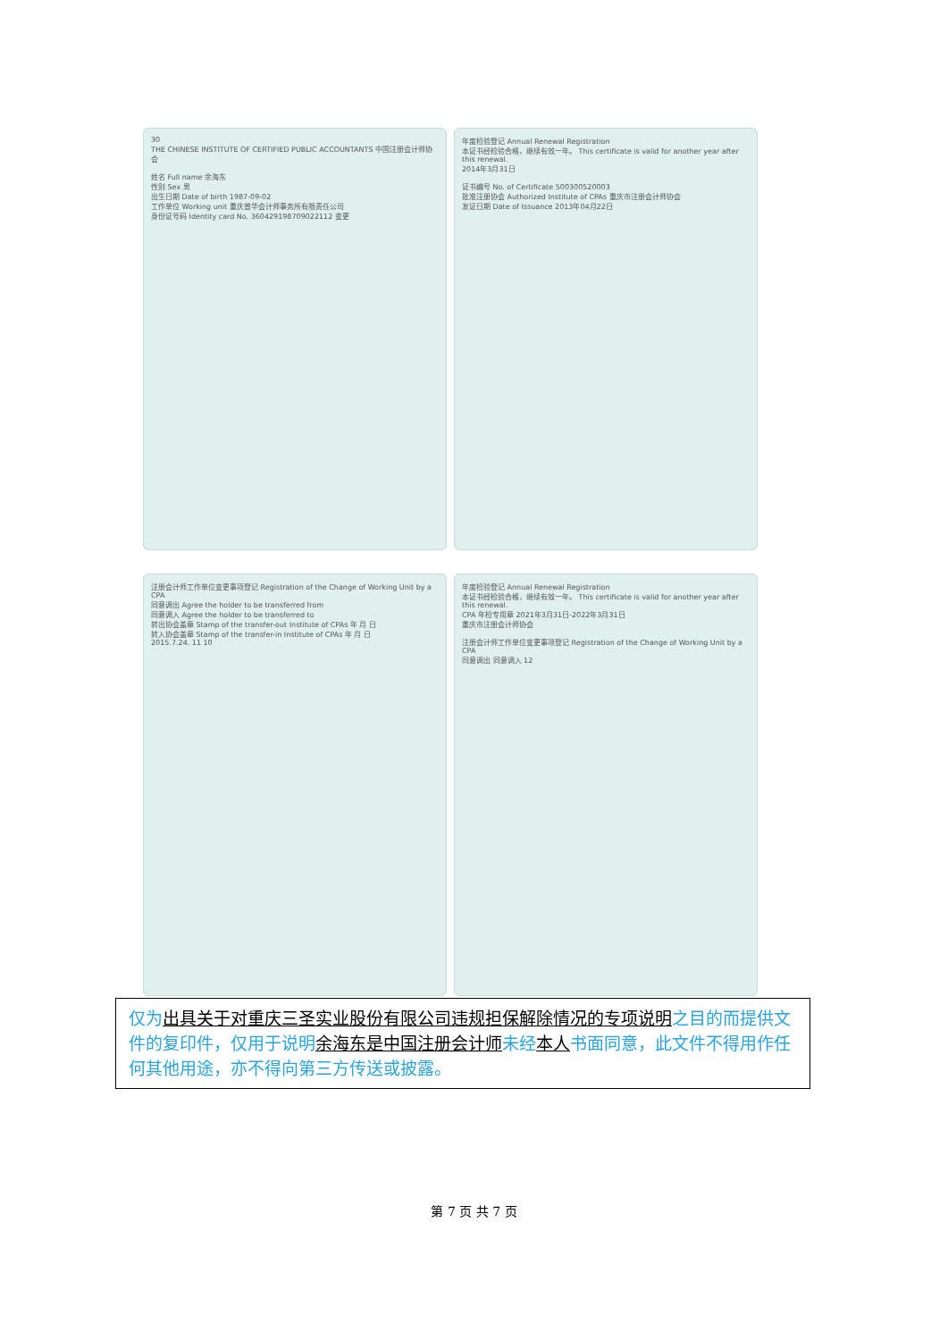30
THE CHINESE INSTITUTE OF CERTIFIED PUBLIC ACCOUNTANTS 中国注册会计师协会
姓名 Full name 余海东
性别 Sex 男
出生日期 Date of birth 1987-09-02
工作单位 Working unit 重庆普华会计师事务所有限责任公司
身份证号码 Identity card No. 360429198709022112 变更
年度检验登记 Annual Renewal Registration
本证书经检验合格，继续有效一年。 This certificate is valid for another year after this renewal.
2014年3月31日
证书编号 No. of Certificate 500300520003
批准注册协会 Authorized Institute of CPAs 重庆市注册会计师协会
发证日期 Date of Issuance 2013年04月22日
注册会计师工作单位变更事项登记 Registration of the Change of Working Unit by a CPA
同意调出 Agree the holder to be transferred from
同意调入 Agree the holder to be transferred to
转出协会盖章 Stamp of the transfer-out Institute of CPAs 年 月 日
转入协会盖章 Stamp of the transfer-in Institute of CPAs 年 月 日
2015.7.24. 11 10
年度检验登记 Annual Renewal Registration
本证书经检验合格，继续有效一年。 This certificate is valid for another year after this renewal.
CPA 年检专用章 2021年3月31日-2022年3月31日
重庆市注册会计师协会
注册会计师工作单位变更事项登记 Registration of the Change of Working Unit by a CPA
同意调出 同意调入 12
仅为出具关于对重庆三圣实业股份有限公司违规担保解除情况的专项说明之目的而提供文件的复印件，仅用于说明余海东是中国注册会计师未经本人书面同意，此文件不得用作任何其他用途，亦不得向第三方传送或披露。
第 7 页 共 7 页